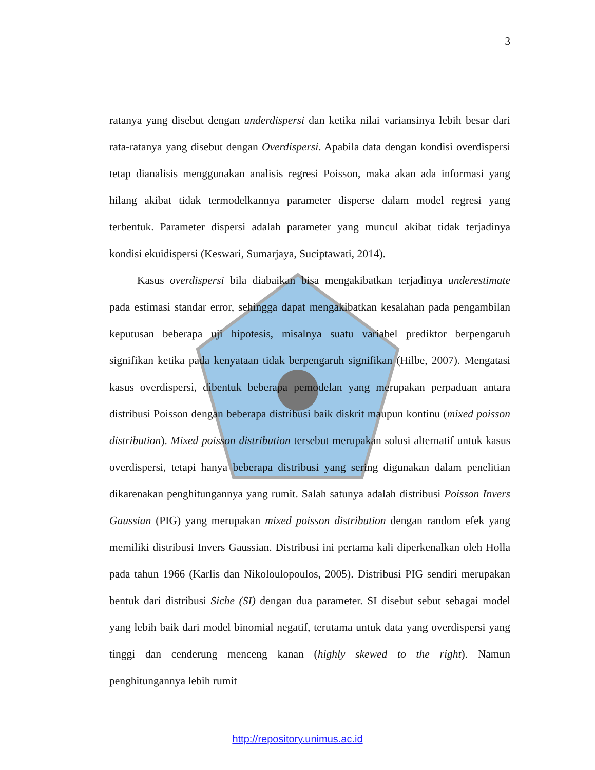3
ratanya yang disebut dengan underdispersi dan ketika nilai variansinya lebih besar dari rata-ratanya yang disebut dengan Overdispersi. Apabila data dengan kondisi overdispersi tetap dianalisis menggunakan analisis regresi Poisson, maka akan ada informasi yang hilang akibat tidak termodelkannya parameter disperse dalam model regresi yang terbentuk. Parameter dispersi adalah parameter yang muncul akibat tidak terjadinya kondisi ekuidispersi (Keswari, Sumarjaya, Suciptawati, 2014).
Kasus overdispersi bila diabaikan bisa mengakibatkan terjadinya underestimate pada estimasi standar error, sehingga dapat mengakibatkan kesalahan pada pengambilan keputusan beberapa uji hipotesis, misalnya suatu variabel prediktor berpengaruh signifikan ketika pada kenyataan tidak berpengaruh signifikan (Hilbe, 2007). Mengatasi kasus overdispersi, dibentuk beberapa pemodelan yang merupakan perpaduan antara distribusi Poisson dengan beberapa distribusi baik diskrit maupun kontinu (mixed poisson distribution). Mixed poisson distribution tersebut merupakan solusi alternatif untuk kasus overdispersi, tetapi hanya beberapa distribusi yang sering digunakan dalam penelitian dikarenakan penghitungannya yang rumit. Salah satunya adalah distribusi Poisson Invers Gaussian (PIG) yang merupakan mixed poisson distribution dengan random efek yang memiliki distribusi Invers Gaussian. Distribusi ini pertama kali diperkenalkan oleh Holla pada tahun 1966 (Karlis dan Nikoloulopoulos, 2005). Distribusi PIG sendiri merupakan bentuk dari distribusi Siche (SI) dengan dua parameter. SI disebut sebut sebagai model yang lebih baik dari model binomial negatif, terutama untuk data yang overdispersi yang tinggi dan cenderung menceng kanan (highly skewed to the right). Namun penghitungannya lebih rumit
http://repository.unimus.ac.id